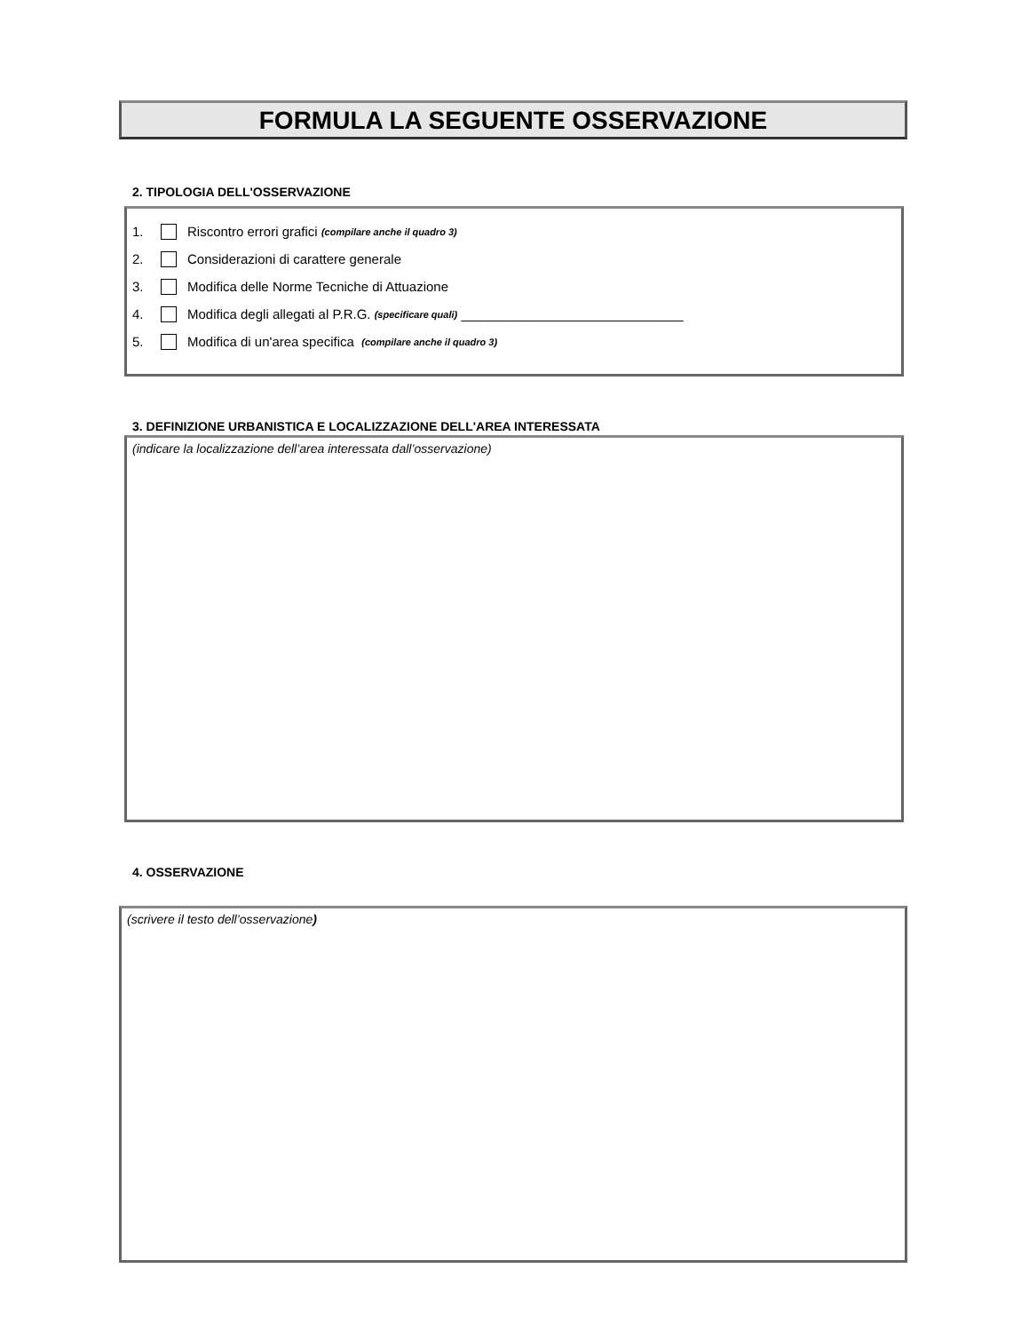FORMULA LA SEGUENTE OSSERVAZIONE
2. TIPOLOGIA DELL'OSSERVAZIONE
1. Riscontro errori grafici (compilare anche il quadro 3)
2. Considerazioni di carattere generale
3. Modifica delle Norme Tecniche di Attuazione
4. Modifica degli allegati al P.R.G. (specificare quali) ______________________________
5. Modifica di un'area specifica (compilare anche il quadro 3)
3. DEFINIZIONE URBANISTICA E LOCALIZZAZIONE DELL'AREA INTERESSATA
(indicare la localizzazione dell’area interessata dall’osservazione)
4. OSSERVAZIONE
(scrivere il testo dell’osservazione)